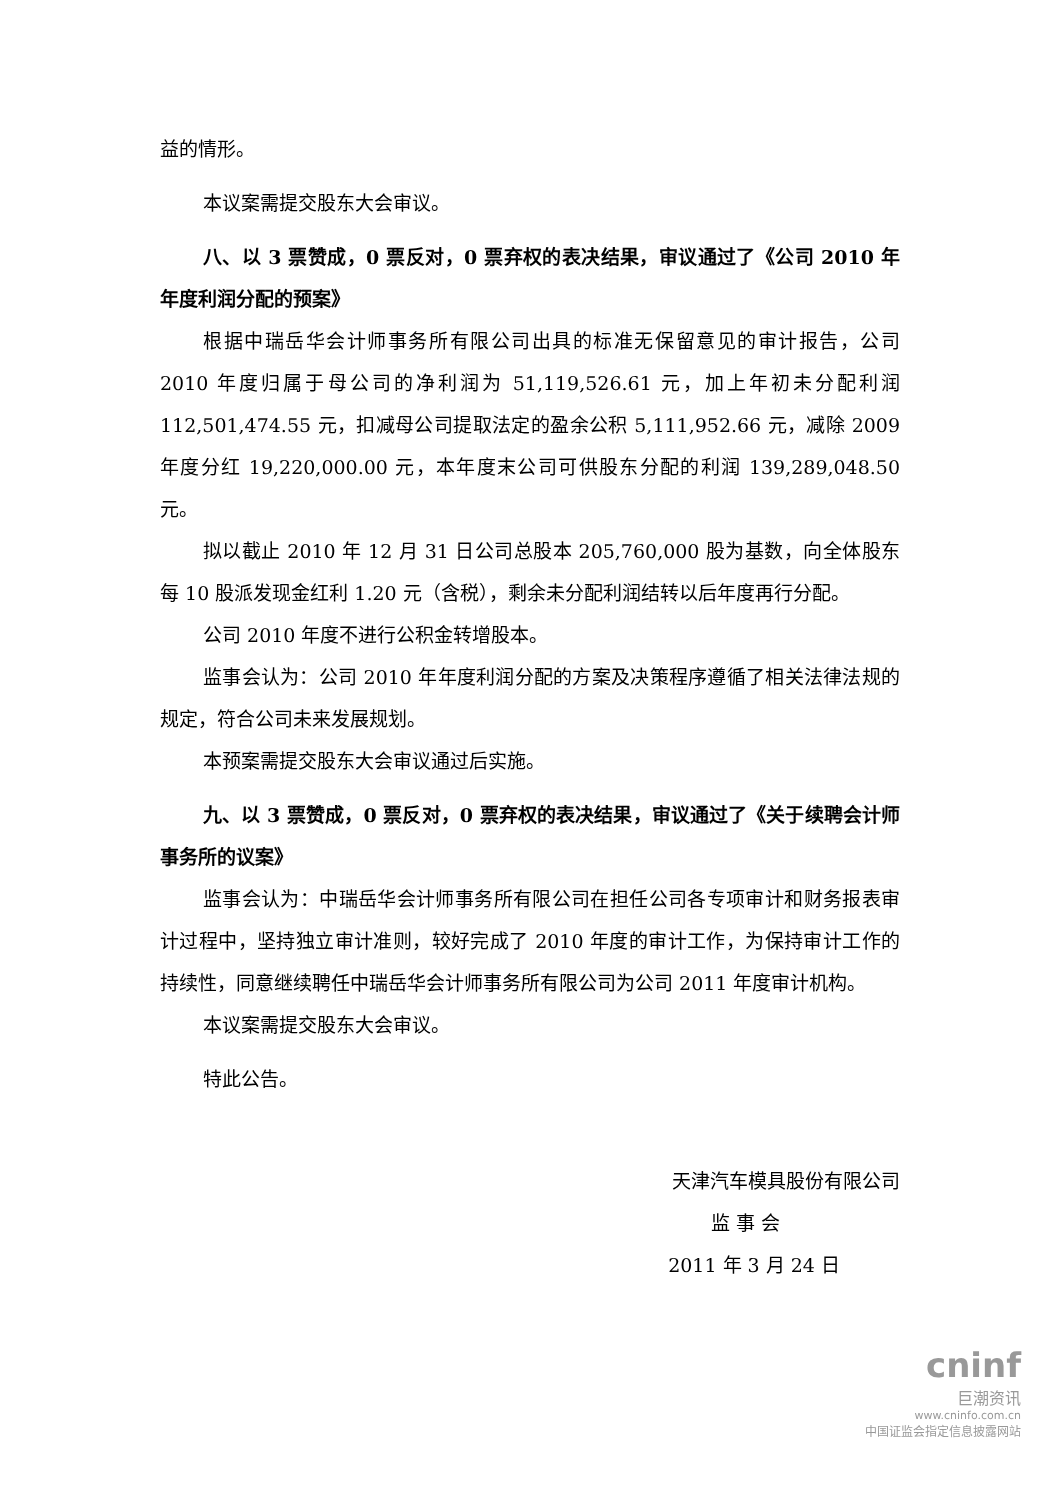益的情形。
本议案需提交股东大会审议。
八、以 3 票赞成，0 票反对，0 票弃权的表决结果，审议通过了《公司 2010 年年度利润分配的预案》
根据中瑞岳华会计师事务所有限公司出具的标准无保留意见的审计报告，公司 2010 年度归属于母公司的净利润为 51,119,526.61 元，加上年初未分配利润 112,501,474.55 元，扣减母公司提取法定的盈余公积 5,111,952.66 元，减除 2009 年度分红 19,220,000.00 元，本年度末公司可供股东分配的利润 139,289,048.50 元。
拟以截止 2010 年 12 月 31 日公司总股本 205,760,000 股为基数，向全体股东每 10 股派发现金红利 1.20 元（含税），剩余未分配利润结转以后年度再行分配。
公司 2010 年度不进行公积金转增股本。
监事会认为：公司 2010 年年度利润分配的方案及决策程序遵循了相关法律法规的规定，符合公司未来发展规划。
本预案需提交股东大会审议通过后实施。
九、以 3 票赞成，0 票反对，0 票弃权的表决结果，审议通过了《关于续聘会计师事务所的议案》
监事会认为：中瑞岳华会计师事务所有限公司在担任公司各专项审计和财务报表审计过程中，坚持独立审计准则，较好完成了 2010 年度的审计工作，为保持审计工作的持续性，同意继续聘任中瑞岳华会计师事务所有限公司为公司 2011 年度审计机构。
本议案需提交股东大会审议。
特此公告。
天津汽车模具股份有限公司
监 事 会
2011 年 3 月 24 日
cninf
巨潮资讯
www.cninfo.com.cn
中国证监会指定信息披露网站